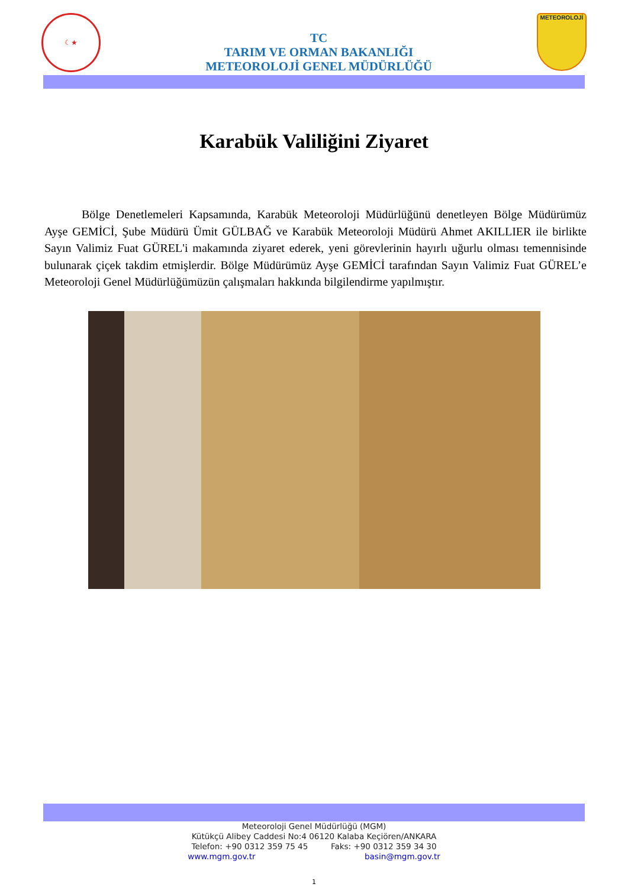☾★
TC
TARIM VE ORMAN BAKANLIĞI
METEOROLOJİ GENEL MÜDÜRLÜĞÜ
METEOROLOJİ
Karabük Valiliğini Ziyaret
Bölge Denetlemeleri Kapsamında, Karabük Meteoroloji Müdürlüğünü denetleyen Bölge Müdürümüz Ayşe GEMİCİ, Şube Müdürü Ümit GÜLBAĞ ve Karabük Meteoroloji Müdürü Ahmet AKILLIER ile birlikte Sayın Valimiz Fuat GÜREL'i makamında ziyaret ederek, yeni görevlerinin hayırlı uğurlu olması temennisinde bulunarak çiçek takdim etmişlerdir. Bölge Müdürümüz Ayşe GEMİCİ tarafından Sayın Valimiz Fuat GÜREL’e Meteoroloji Genel Müdürlüğümüzün çalışmaları hakkında bilgilendirme yapılmıştır.
Meteoroloji Genel Müdürlüğü (MGM)
Kütükçü Alibey Caddesi No:4 06120 Kalaba Keçiören/ANKARA
Telefon: +90 0312 359 75 45 Faks: +90 0312 359 34 30
www.mgm.gov.tr basin@mgm.gov.tr
1